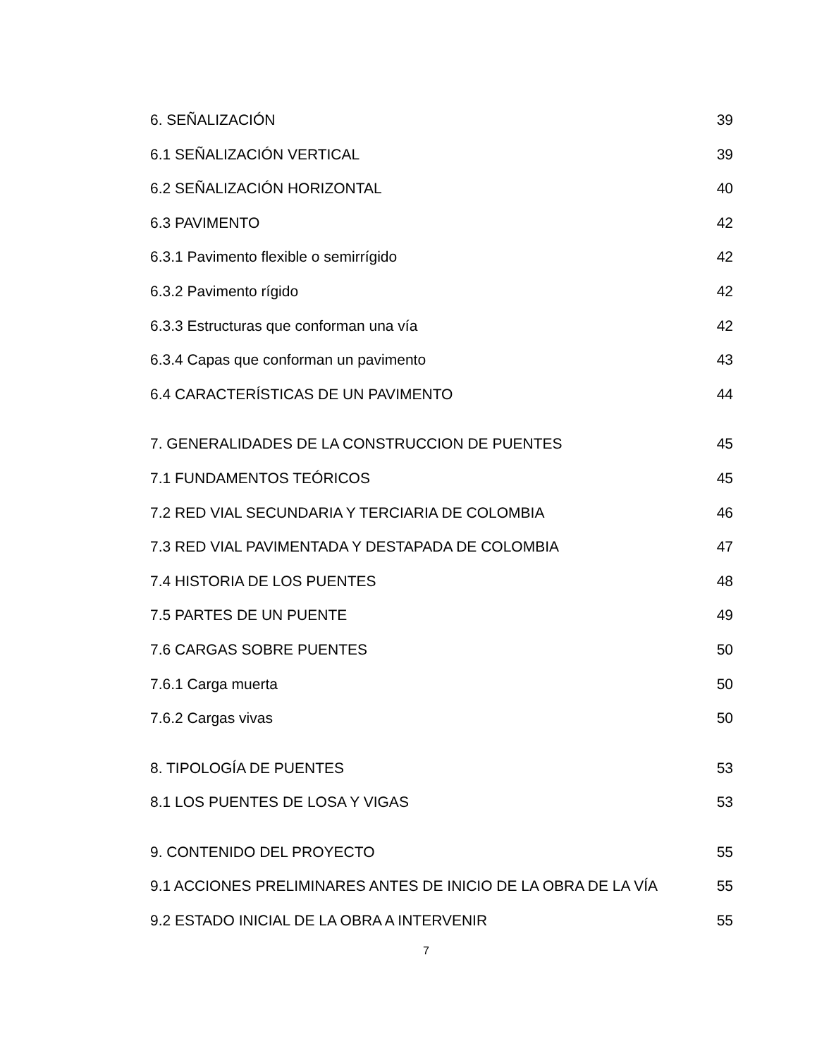6. SEÑALIZACIÓN 39
6.1 SEÑALIZACIÓN VERTICAL 39
6.2 SEÑALIZACIÓN HORIZONTAL 40
6.3 PAVIMENTO 42
6.3.1 Pavimento flexible o semirrígido 42
6.3.2 Pavimento rígido 42
6.3.3 Estructuras que conforman una vía 42
6.3.4 Capas que conforman un pavimento 43
6.4 CARACTERÍSTICAS DE UN PAVIMENTO 44
7. GENERALIDADES DE LA CONSTRUCCION DE PUENTES 45
7.1 FUNDAMENTOS TEÓRICOS 45
7.2 RED VIAL SECUNDARIA Y TERCIARIA DE COLOMBIA 46
7.3 RED VIAL PAVIMENTADA Y DESTAPADA DE COLOMBIA 47
7.4 HISTORIA DE LOS PUENTES 48
7.5 PARTES DE UN PUENTE 49
7.6 CARGAS SOBRE PUENTES 50
7.6.1 Carga muerta 50
7.6.2 Cargas vivas 50
8. TIPOLOGÍA DE PUENTES 53
8.1 LOS PUENTES DE LOSA Y VIGAS 53
9. CONTENIDO DEL PROYECTO 55
9.1 ACCIONES PRELIMINARES ANTES DE INICIO DE LA OBRA DE LA VÍA 55
9.2 ESTADO INICIAL DE LA OBRA A INTERVENIR 55
7